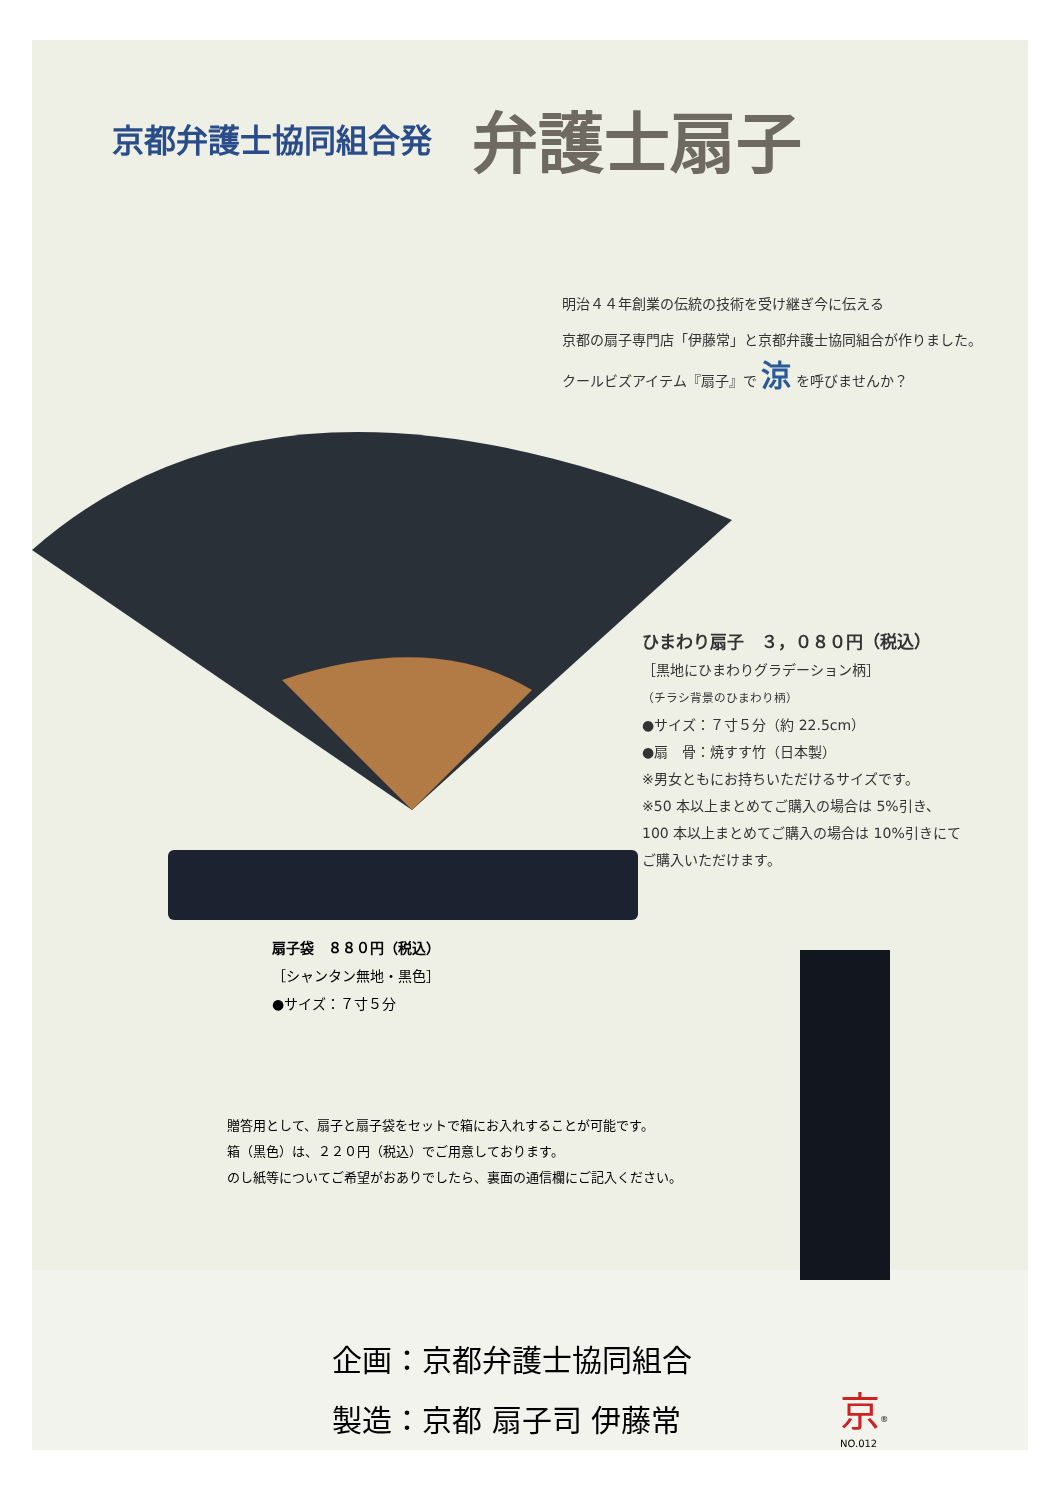京都弁護士協同組合発
弁護士扇子
明治４４年創業の伝統の技術を受け継ぎ今に伝える
京都の扇子専門店「伊藤常」と京都弁護士協同組合が作りました。
クールビズアイテム『扇子』で 涼 を呼びませんか？
ひまわり扇子　３，０８０円（税込）
［黒地にひまわりグラデーション柄］
（チラシ背景のひまわり柄）
●サイズ：７寸５分（約 22.5cm）
●扇　骨：焼すす竹（日本製）
※男女ともにお持ちいただけるサイズです。
※50 本以上まとめてご購入の場合は 5%引き、
100 本以上まとめてご購入の場合は 10%引きにて
ご購入いただけます。
扇子袋　８８０円（税込）
［シャンタン無地・黒色］
●サイズ：７寸５分
贈答用として、扇子と扇子袋をセットで箱にお入れすることが可能です。
箱（黒色）は、２２０円（税込）でご用意しております。
のし紙等についてご希望がおありでしたら、裏面の通信欄にご記入ください。
企画：京都弁護士協同組合
製造：京都 扇子司 伊藤常
京<sup>®</sup>
NO.012